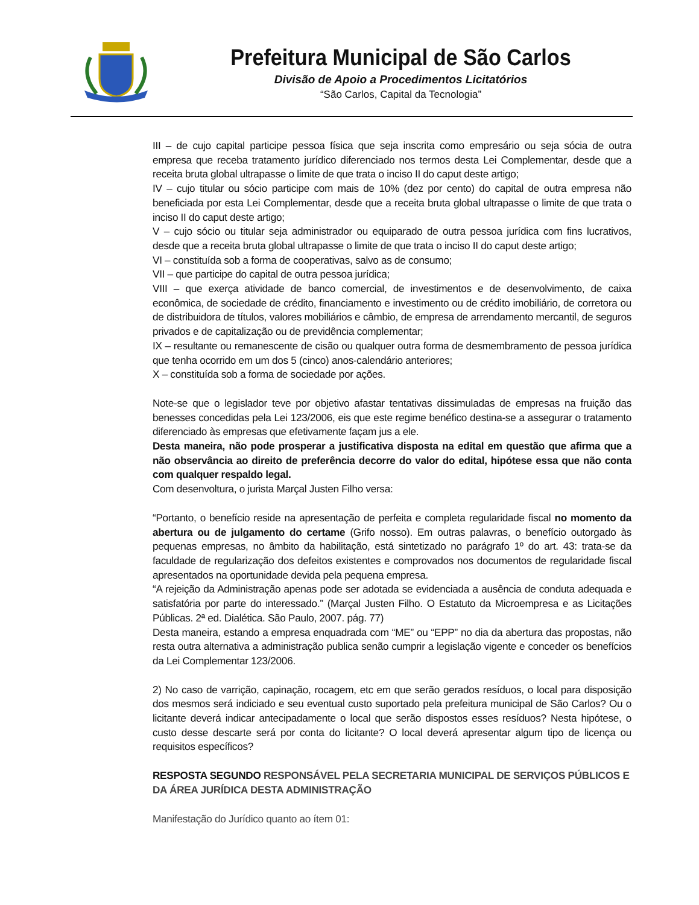Prefeitura Municipal de São Carlos
Divisão de Apoio a Procedimentos Licitatórios
“São Carlos, Capital da Tecnologia”
III – de cujo capital participe pessoa física que seja inscrita como empresário ou seja sócia de outra empresa que receba tratamento jurídico diferenciado nos termos desta Lei Complementar, desde que a receita bruta global ultrapasse o limite de que trata o inciso II do caput deste artigo;
IV – cujo titular ou sócio participe com mais de 10% (dez por cento) do capital de outra empresa não beneficiada por esta Lei Complementar, desde que a receita bruta global ultrapasse o limite de que trata o inciso II do caput deste artigo;
V – cujo sócio ou titular seja administrador ou equiparado de outra pessoa jurídica com fins lucrativos, desde que a receita bruta global ultrapasse o limite de que trata o inciso II do caput deste artigo;
VI – constituída sob a forma de cooperativas, salvo as de consumo;
VII – que participe do capital de outra pessoa jurídica;
VIII – que exerça atividade de banco comercial, de investimentos e de desenvolvimento, de caixa econômica, de sociedade de crédito, financiamento e investimento ou de crédito imobiliário, de corretora ou de distribuidora de títulos, valores mobiliários e câmbio, de empresa de arrendamento mercantil, de seguros privados e de capitalização ou de previdência complementar;
IX – resultante ou remanescente de cisão ou qualquer outra forma de desmembramento de pessoa jurídica que tenha ocorrido em um dos 5 (cinco) anos-calendário anteriores;
X – constituída sob a forma de sociedade por ações.
Note-se que o legislador teve por objetivo afastar tentativas dissimuladas de empresas na fruição das benesses concedidas pela Lei 123/2006, eis que este regime benéfico destina-se a assegurar o tratamento diferenciado às empresas que efetivamente façam jus a ele.
Desta maneira, não pode prosperar a justificativa disposta na edital em questão que afirma que a não observância ao direito de preferência decorre do valor do edital, hipótese essa que não conta com qualquer respaldo legal.
Com desenvoltura, o jurista Marçal Justen Filho versa:
“Portanto, o benefício reside na apresentação de perfeita e completa regularidade fiscal no momento da abertura ou de julgamento do certame (Grifo nosso). Em outras palavras, o benefício outorgado às pequenas empresas, no âmbito da habilitação, está sintetizado no parágrafo 1º do art. 43: trata-se da faculdade de regularização dos defeitos existentes e comprovados nos documentos de regularidade fiscal apresentados na oportunidade devida pela pequena empresa.
“A rejeição da Administração apenas pode ser adotada se evidenciada a ausência de conduta adequada e satisfatória por parte do interessado.” (Marçal Justen Filho. O Estatuto da Microempresa e as Licitações Públicas. 2ª ed. Dialética. São Paulo, 2007. pág. 77)
Desta maneira, estando a empresa enquadrada com “ME” ou “EPP” no dia da abertura das propostas, não resta outra alternativa a administração publica senão cumprir a legislação vigente e conceder os benefícios da Lei Complementar 123/2006.
2) No caso de varrição, capinação, rocagem, etc em que serão gerados resíduos, o local para disposição dos mesmos será indiciado e seu eventual custo suportado pela prefeitura municipal de São Carlos? Ou o licitante deverá indicar antecipadamente o local que serão dispostos esses resíduos? Nesta hipótese, o custo desse descarte será por conta do licitante? O local deverá apresentar algum tipo de licença ou requisitos específicos?
RESPOSTA SEGUNDO RESPONSÁVEL PELA SECRETARIA MUNICIPAL DE SERVIÇOS PÚBLICOS E DA ÁREA JURÍDICA DESTA ADMINISTRAÇÃO
Manifestação do Jurídico quanto ao ítem 01: